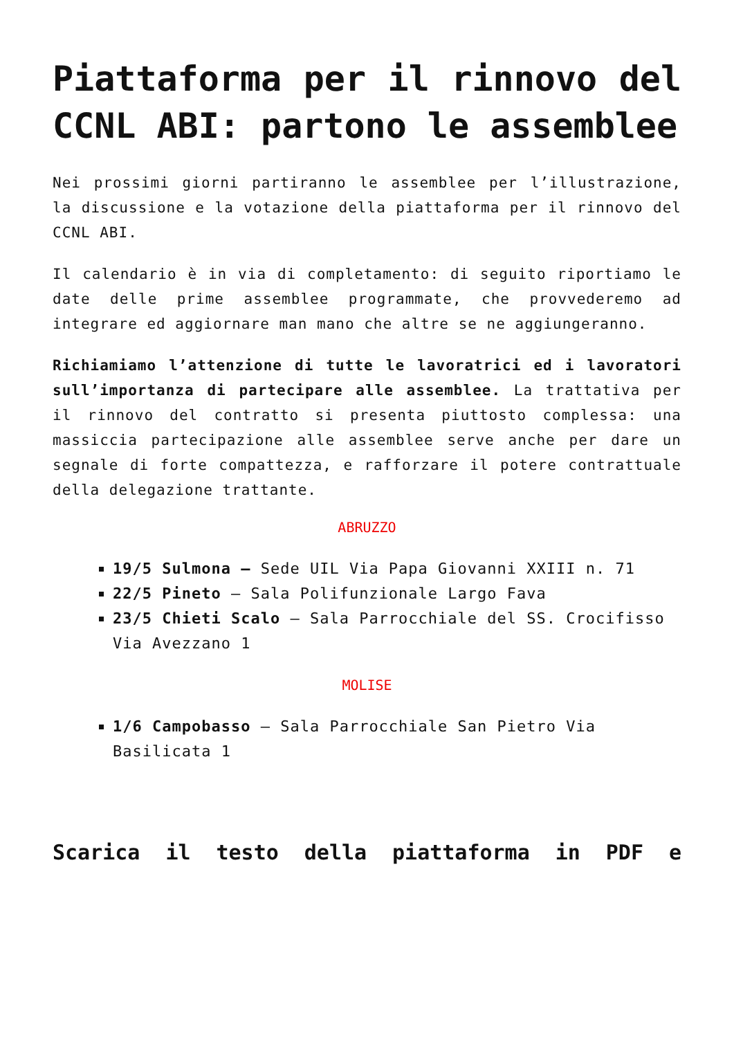Piattaforma per il rinnovo del CCNL ABI: partono le assemblee
Nei prossimi giorni partiranno le assemblee per l’illustrazione, la discussione e la votazione della piattaforma per il rinnovo del CCNL ABI.
Il calendario è in via di completamento: di seguito riportiamo le date delle prime assemblee programmate, che provvederemo ad integrare ed aggiornare man mano che altre se ne aggiungeranno.
Richiamiamo l’attenzione di tutte le lavoratrici ed i lavoratori sull’importanza di partecipare alle assemblee. La trattativa per il rinnovo del contratto si presenta piuttosto complessa: una massiccia partecipazione alle assemblee serve anche per dare un segnale di forte compattezza, e rafforzare il potere contrattuale della delegazione trattante.
ABRUZZO
19/5 Sulmona – Sede UIL Via Papa Giovanni XXIII n. 71
22/5 Pineto – Sala Polifunzionale Largo Fava
23/5 Chieti Scalo – Sala Parrocchiale del SS. Crocifisso Via Avezzano 1
MOLISE
1/6 Campobasso – Sala Parrocchiale San Pietro Via Basilicata 1
Scarica il testo della piattaforma in PDF e